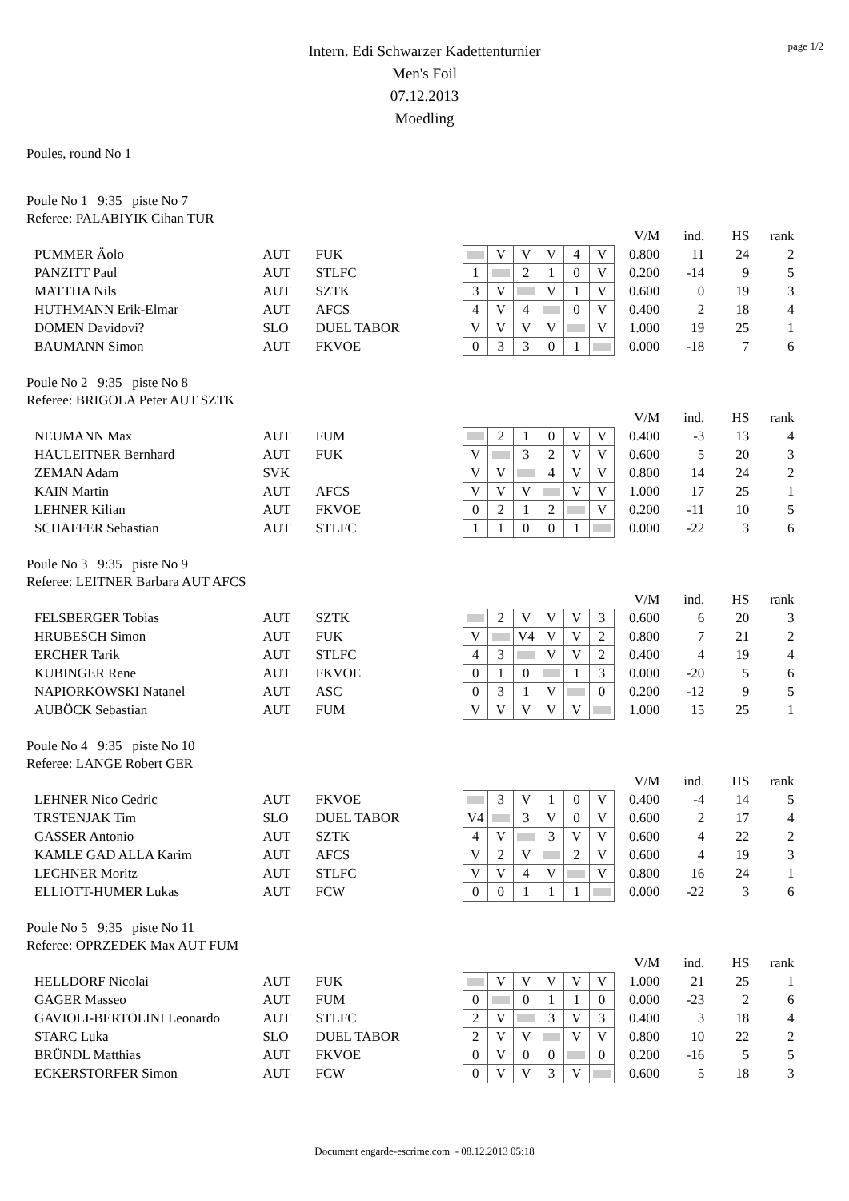page 1/2
Intern. Edi Schwarzer Kadettenturnier
Men's Foil
07.12.2013
Moedling
Poules, round No 1
Poule No 1 9:35 piste No 7
Referee: PALABIYIK Cihan TUR
| | | | | | | | | | V/M | ind. | HS | rank |
| PUMMER Äolo | AUT | FUK | | V | V | V | 4 | V | 0.800 | 11 | 24 | 2 |
| PANZITT Paul | AUT | STLFC | 1 | | 2 | 1 | 0 | V | 0.200 | -14 | 9 | 5 |
| MATTHA Nils | AUT | SZTK | 3 | V | | V | 1 | V | 0.600 | 0 | 19 | 3 |
| HUTHMANN Erik-Elmar | AUT | AFCS | 4 | V | 4 | | 0 | V | 0.400 | 2 | 18 | 4 |
| DOMEN Davidovi? | SLO | DUEL TABOR | V | V | V | V | | V | 1.000 | 19 | 25 | 1 |
| BAUMANN Simon | AUT | FKVOE | 0 | 3 | 3 | 0 | 1 | | 0.000 | -18 | 7 | 6 |
Poule No 2 9:35 piste No 8
Referee: BRIGOLA Peter AUT SZTK
| | | | | | | | | | V/M | ind. | HS | rank |
| NEUMANN Max | AUT | FUM | | 2 | 1 | 0 | V | V | 0.400 | -3 | 13 | 4 |
| HAULEITNER Bernhard | AUT | FUK | V | | 3 | 2 | V | V | 0.600 | 5 | 20 | 3 |
| ZEMAN Adam | SVK | | V | V | | 4 | V | V | 0.800 | 14 | 24 | 2 |
| KAIN Martin | AUT | AFCS | V | V | V | | V | V | 1.000 | 17 | 25 | 1 |
| LEHNER Kilian | AUT | FKVOE | 0 | 2 | 1 | 2 | | V | 0.200 | -11 | 10 | 5 |
| SCHAFFER Sebastian | AUT | STLFC | 1 | 1 | 0 | 0 | 1 | | 0.000 | -22 | 3 | 6 |
Poule No 3 9:35 piste No 9
Referee: LEITNER Barbara AUT AFCS
| | | | | | | | | | V/M | ind. | HS | rank |
| FELSBERGER Tobias | AUT | SZTK | | 2 | V | V | V | 3 | 0.600 | 6 | 20 | 3 |
| HRUBESCH Simon | AUT | FUK | V | | V4 | V | V | 2 | 0.800 | 7 | 21 | 2 |
| ERCHER Tarik | AUT | STLFC | 4 | 3 | | V | V | 2 | 0.400 | 4 | 19 | 4 |
| KUBINGER Rene | AUT | FKVOE | 0 | 1 | 0 | | 1 | 3 | 0.000 | -20 | 5 | 6 |
| NAPIORKOWSKI Natanel | AUT | ASC | 0 | 3 | 1 | V | | 0 | 0.200 | -12 | 9 | 5 |
| AUBÖCK Sebastian | AUT | FUM | V | V | V | V | V | | 1.000 | 15 | 25 | 1 |
Poule No 4 9:35 piste No 10
Referee: LANGE Robert GER
| | | | | | | | | | V/M | ind. | HS | rank |
| LEHNER Nico Cedric | AUT | FKVOE | | 3 | V | 1 | 0 | V | 0.400 | -4 | 14 | 5 |
| TRSTENJAK Tim | SLO | DUEL TABOR | V4 | | 3 | V | 0 | V | 0.600 | 2 | 17 | 4 |
| GASSER Antonio | AUT | SZTK | 4 | V | | 3 | V | V | 0.600 | 4 | 22 | 2 |
| KAMLE GAD ALLA Karim | AUT | AFCS | V | 2 | V | | 2 | V | 0.600 | 4 | 19 | 3 |
| LECHNER Moritz | AUT | STLFC | V | V | 4 | V | | V | 0.800 | 16 | 24 | 1 |
| ELLIOTT-HUMER Lukas | AUT | FCW | 0 | 0 | 1 | 1 | 1 | | 0.000 | -22 | 3 | 6 |
Poule No 5 9:35 piste No 11
Referee: OPRZEDEK Max AUT FUM
| | | | | | | | | | V/M | ind. | HS | rank |
| HELLDORF Nicolai | AUT | FUK | | V | V | V | V | V | 1.000 | 21 | 25 | 1 |
| GAGER Masseo | AUT | FUM | 0 | | 0 | 1 | 1 | 0 | 0.000 | -23 | 2 | 6 |
| GAVIOLI-BERTOLINI Leonardo | AUT | STLFC | 2 | V | | 3 | V | 3 | 0.400 | 3 | 18 | 4 |
| STARC Luka | SLO | DUEL TABOR | 2 | V | V | | V | V | 0.800 | 10 | 22 | 2 |
| BRÜNDL Matthias | AUT | FKVOE | 0 | V | 0 | 0 | | 0 | 0.200 | -16 | 5 | 5 |
| ECKERSTORFER Simon | AUT | FCW | 0 | V | V | 3 | V | | 0.600 | 5 | 18 | 3 |
Document engarde-escrime.com - 08.12.2013 05:18